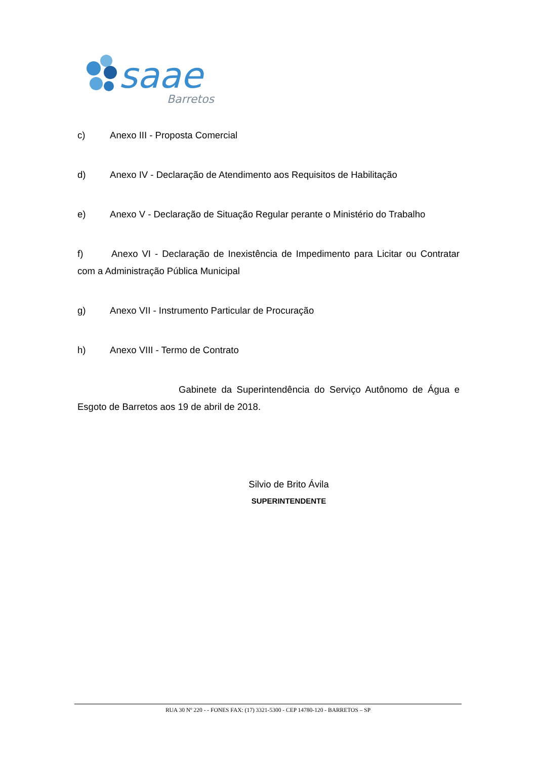saae
Barretos
c) Anexo III - Proposta Comercial
d) Anexo IV - Declaração de Atendimento aos Requisitos de Habilitação
e) Anexo V - Declaração de Situação Regular perante o Ministério do Trabalho
f) Anexo VI - Declaração de Inexistência de Impedimento para Licitar ou Contratar com a Administração Pública Municipal
g) Anexo VII - Instrumento Particular de Procuração
h) Anexo VIII - Termo de Contrato
Gabinete da Superintendência do Serviço Autônomo de Água e Esgoto de Barretos aos 19 de abril de 2018.
Silvio de Brito Ávila
SUPERINTENDENTE
RUA 30 Nº 220 - - FONES FAX: (17) 3321-5300 - CEP 14780-120 - BARRETOS – SP